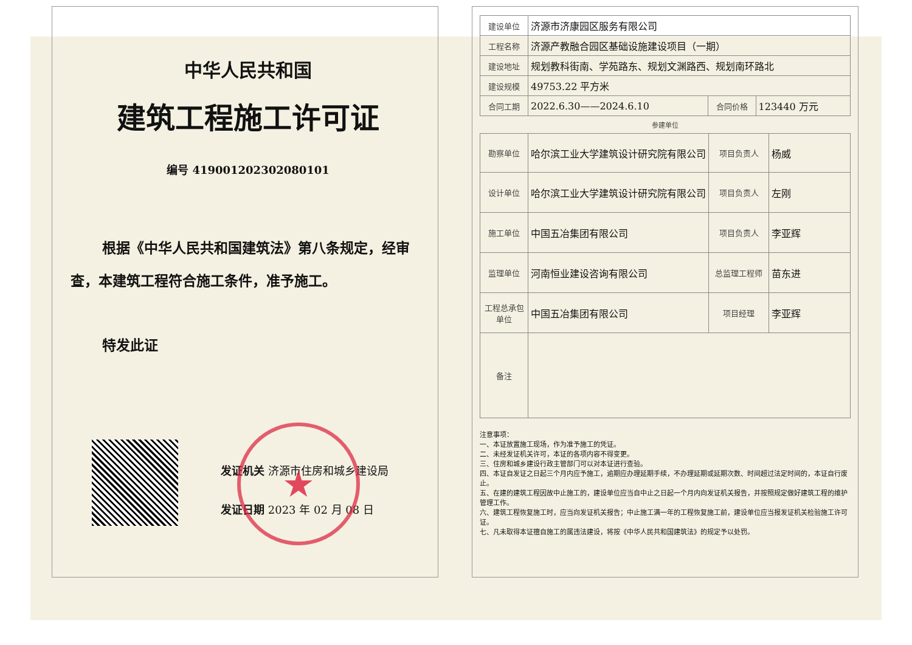中华人民共和国
建筑工程施工许可证
编号 419001202302080101
根据《中华人民共和国建筑法》第八条规定，经审查，本建筑工程符合施工条件，准予施工。
特发此证
发证机关 济源市住房和城乡建设局
发证日期 2023 年 02 月 08 日
★
| 建设单位 | 济源市济康园区服务有限公司 | | |
| 工程名称 | 济源产教融合园区基础设施建设项目（一期） | | |
| 建设地址 | 规划教科街南、学苑路东、规划文渊路西、规划南环路北 | | |
| 建设规模 | 49753.22 平方米 | | |
| 合同工期 | 2022.6.30——2024.6.10 | 合同价格 | 123440 万元 |
参建单位
| 勘察单位 | 哈尔滨工业大学建筑设计研究院有限公司 | 项目负责人 | 杨威 |
| 设计单位 | 哈尔滨工业大学建筑设计研究院有限公司 | 项目负责人 | 左刚 |
| 施工单位 | 中国五冶集团有限公司 | 项目负责人 | 李亚辉 |
| 监理单位 | 河南恒业建设咨询有限公司 | 总监理工程师 | 苗东进 |
| 工程总承包单位 | 中国五冶集团有限公司 | 项目经理 | 李亚辉 |
| 备注 | | | |
注意事项：
一、本证放置施工现场，作为准予施工的凭证。
二、未经发证机关许可，本证的各项内容不得变更。
三、住房和城乡建设行政主管部门可以对本证进行查验。
四、本证自发证之日起三个月内应予施工，逾期应办理延期手续，不办理延期或延期次数、时间超过法定时间的，本证自行废止。
五、在建的建筑工程因故中止施工的，建设单位应当自中止之日起一个月内向发证机关报告，并按照规定做好建筑工程的维护管理工作。
六、建筑工程恢复施工时，应当向发证机关报告；中止施工满一年的工程恢复施工前，建设单位应当报发证机关检验施工许可证。
七、凡未取得本证擅自施工的属违法建设，将按《中华人民共和国建筑法》的规定予以处罚。